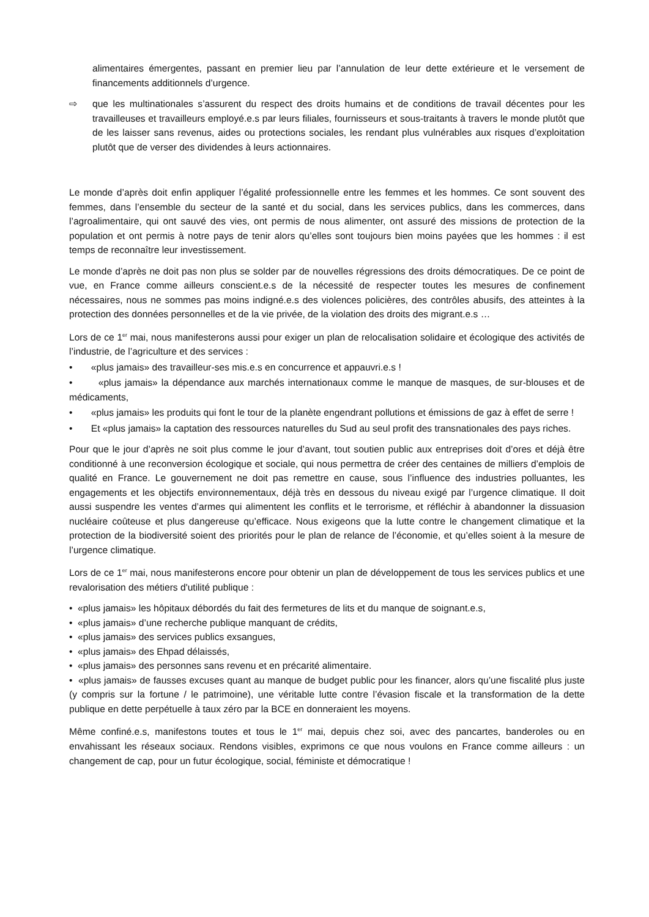alimentaires émergentes, passant en premier lieu par l’annulation de leur dette extérieure et le versement de financements additionnels d’urgence.
⇨ que les multinationales s’assurent du respect des droits humains et de conditions de travail décentes pour les travailleuses et travailleurs employé.e.s par leurs filiales, fournisseurs et sous-traitants à travers le monde plutôt que de les laisser sans revenus, aides ou protections sociales, les rendant plus vulnérables aux risques d’exploitation plutôt que de verser des dividendes à leurs actionnaires.
Le monde d’après doit enfin appliquer l’égalité professionnelle entre les femmes et les hommes. Ce sont souvent des femmes, dans l’ensemble du secteur de la santé et du social, dans les services publics, dans les commerces, dans l’agroalimentaire, qui ont sauvé des vies, ont permis de nous alimenter, ont assuré des missions de protection de la population et ont permis à notre pays de tenir alors qu’elles sont toujours bien moins payées que les hommes : il est temps de reconnaître leur investissement.
Le monde d’après ne doit pas non plus se solder par de nouvelles régressions des droits démocratiques. De ce point de vue, en France comme ailleurs conscient.e.s de la nécessité de respecter toutes les mesures de confinement nécessaires, nous ne sommes pas moins indigné.e.s des violences policières, des contrôles abusifs, des atteintes à la protection des données personnelles et de la vie privée, de la violation des droits des migrant.e.s …
Lors de ce 1<sup>er</sup> mai, nous manifesterons aussi pour exiger un plan de relocalisation solidaire et écologique des activités de l’industrie, de l’agriculture et des services :
• «plus jamais» des travailleur-ses mis.e.s en concurrence et appauvri.e.s !
• «plus jamais» la dépendance aux marchés internationaux comme le manque de masques, de sur-blouses et de médicaments,
• «plus jamais» les produits qui font le tour de la planète engendrant pollutions et émissions de gaz à effet de serre !
• Et «plus jamais» la captation des ressources naturelles du Sud au seul profit des transnationales des pays riches.
Pour que le jour d’après ne soit plus comme le jour d’avant, tout soutien public aux entreprises doit d’ores et déjà être conditionné à une reconversion écologique et sociale, qui nous permettra de créer des centaines de milliers d’emplois de qualité en France. Le gouvernement ne doit pas remettre en cause, sous l’influence des industries polluantes, les engagements et les objectifs environnementaux, déjà très en dessous du niveau exigé par l’urgence climatique. Il doit aussi suspendre les ventes d’armes qui alimentent les conflits et le terrorisme, et réfléchir à abandonner la dissuasion nucléaire coûteuse et plus dangereuse qu’efficace. Nous exigeons que la lutte contre le changement climatique et la protection de la biodiversité soient des priorités pour le plan de relance de l’économie, et qu’elles soient à la mesure de l’urgence climatique.
Lors de ce 1<sup>er</sup> mai, nous manifesterons encore pour obtenir un plan de développement de tous les services publics et une revalorisation des métiers d'utilité publique :
• «plus jamais» les hôpitaux débordés du fait des fermetures de lits et du manque de soignant.e.s,
• «plus jamais» d’une recherche publique manquant de crédits,
• «plus jamais» des services publics exsangues,
• «plus jamais» des Ehpad délaissés,
• «plus jamais» des personnes sans revenu et en précarité alimentaire.
• «plus jamais» de fausses excuses quant au manque de budget public pour les financer, alors qu’une fiscalité plus juste (y compris sur la fortune / le patrimoine), une véritable lutte contre l’évasion fiscale et la transformation de la dette publique en dette perpétuelle à taux zéro par la BCE en donneraient les moyens.
Même confiné.e.s, manifestons toutes et tous le 1<sup>er</sup> mai, depuis chez soi, avec des pancartes, banderoles ou en envahissant les réseaux sociaux. Rendons visibles, exprimons ce que nous voulons en France comme ailleurs : un changement de cap, pour un futur écologique, social, féministe et démocratique !